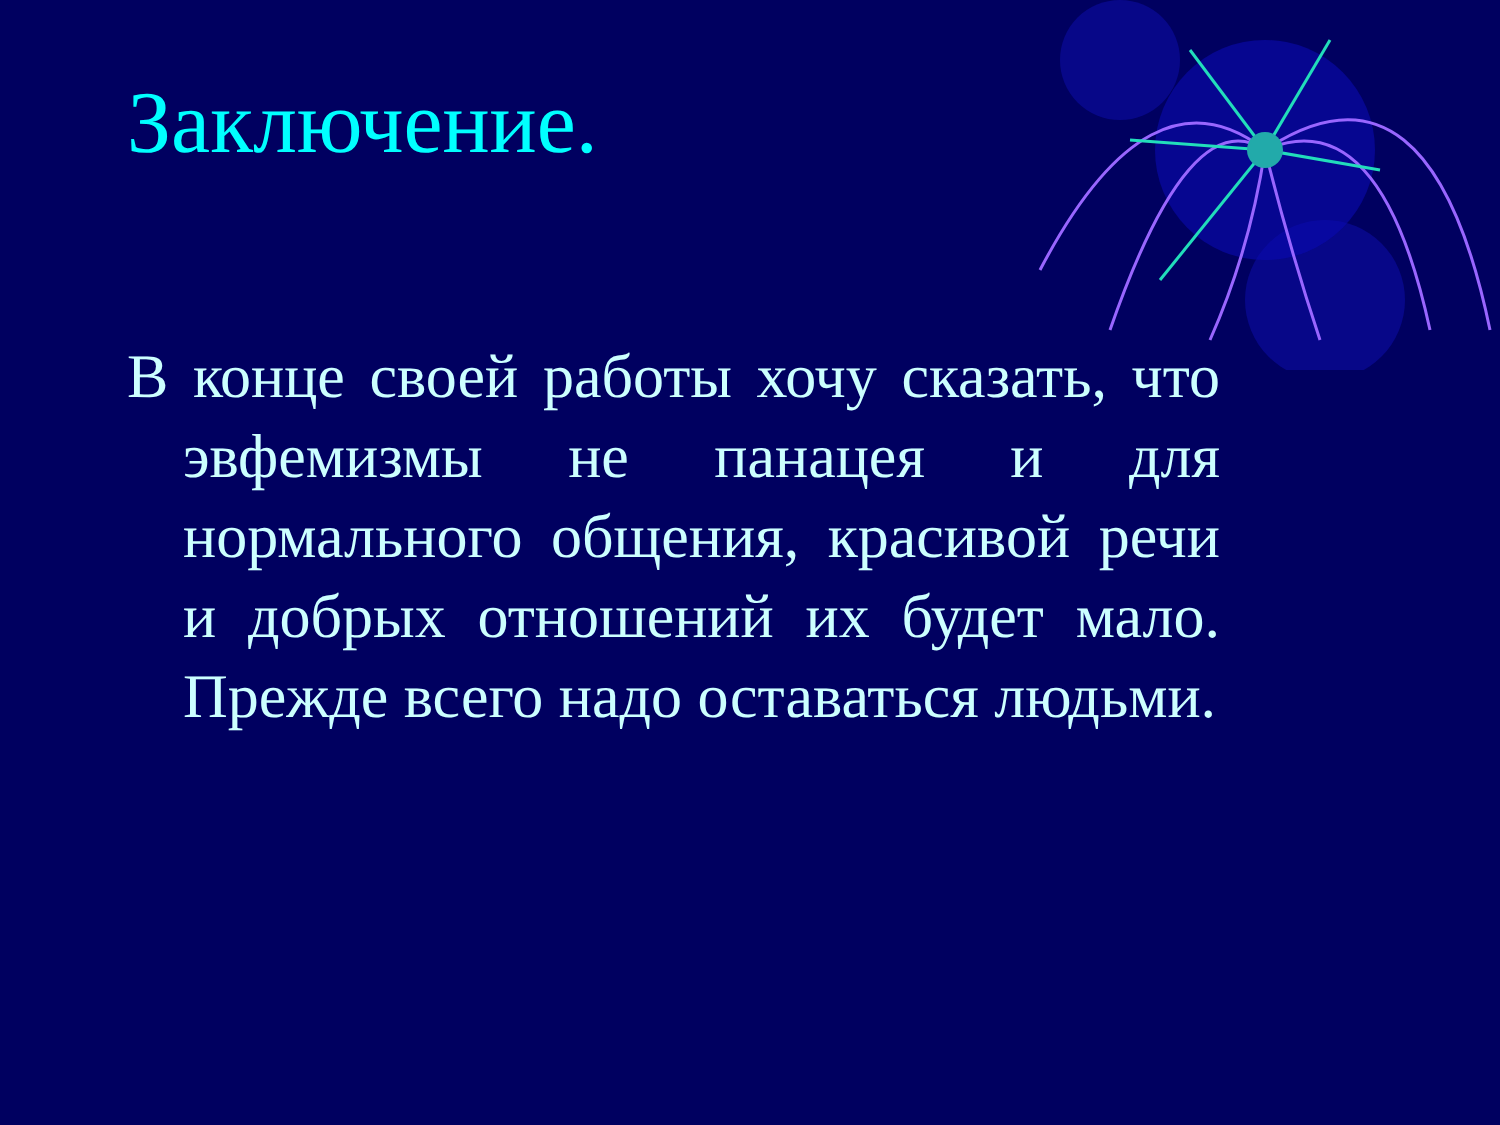Заключение.
В конце своей работы хочу сказать, что эвфемизмы не панацея и для нормального общения, красивой речи и добрых отношений их будет мало. Прежде всего надо оставаться людьми.